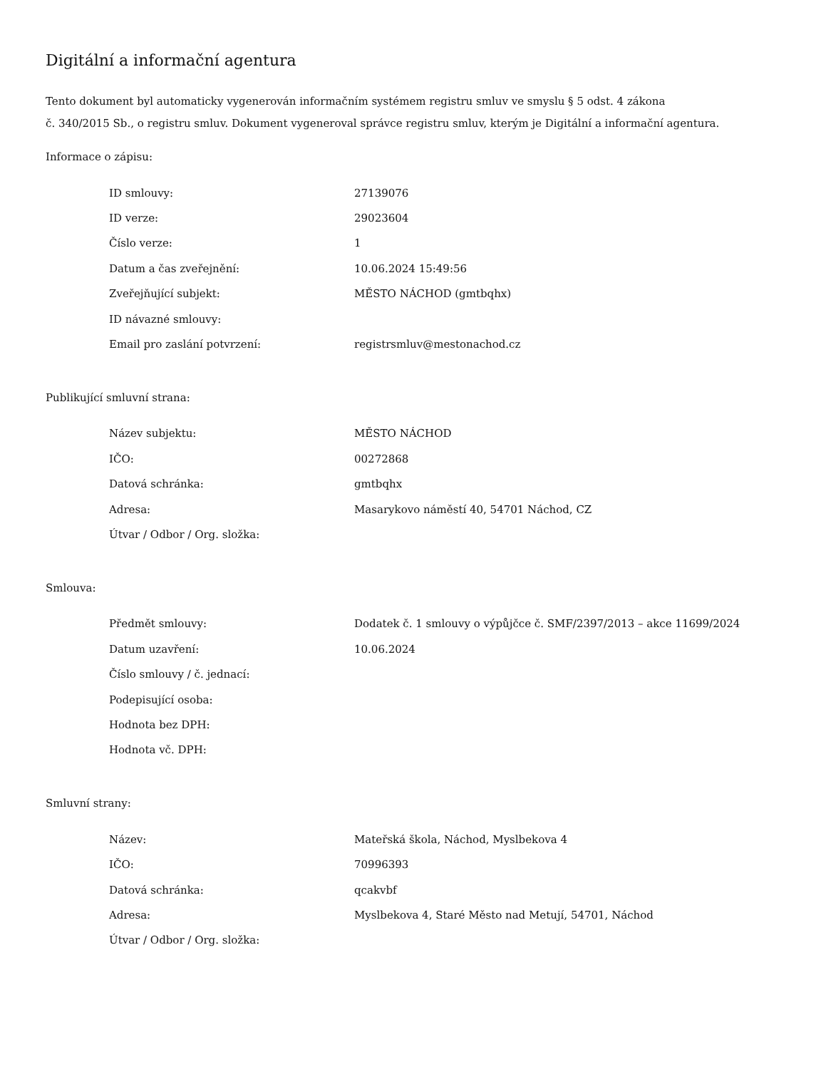Digitální a informační agentura
Tento dokument byl automaticky vygenerován informačním systémem registru smluv ve smyslu § 5 odst. 4 zákona
č. 340/2015 Sb., o registru smluv. Dokument vygeneroval správce registru smluv, kterým je Digitální a informační agentura.
Informace o zápisu:
| ID smlouvy: | 27139076 |
| ID verze: | 29023604 |
| Číslo verze: | 1 |
| Datum a čas zveřejnění: | 10.06.2024 15:49:56 |
| Zveřejňující subjekt: | MĚSTO NÁCHOD (gmtbqhx) |
| ID návazné smlouvy: | |
| Email pro zaslání potvrzení: | registrsmluv@mestonachod.cz |
Publikující smluvní strana:
| Název subjektu: | MĚSTO NÁCHOD |
| IČO: | 00272868 |
| Datová schránka: | gmtbqhx |
| Adresa: | Masarykovo náměstí 40, 54701 Náchod, CZ |
| Útvar / Odbor / Org. složka: | |
Smlouva:
| Předmět smlouvy: | Dodatek č. 1 smlouvy o výpůjčce č. SMF/2397/2013 – akce 11699/2024 |
| Datum uzavření: | 10.06.2024 |
| Číslo smlouvy / č. jednací: | |
| Podepisující osoba: | |
| Hodnota bez DPH: | |
| Hodnota vč. DPH: | |
Smluvní strany:
| Název: | Mateřská škola, Náchod, Myslbekova 4 |
| IČO: | 70996393 |
| Datová schránka: | qcakvbf |
| Adresa: | Myslbekova 4, Staré Město nad Metují, 54701, Náchod |
| Útvar / Odbor / Org. složka: | |